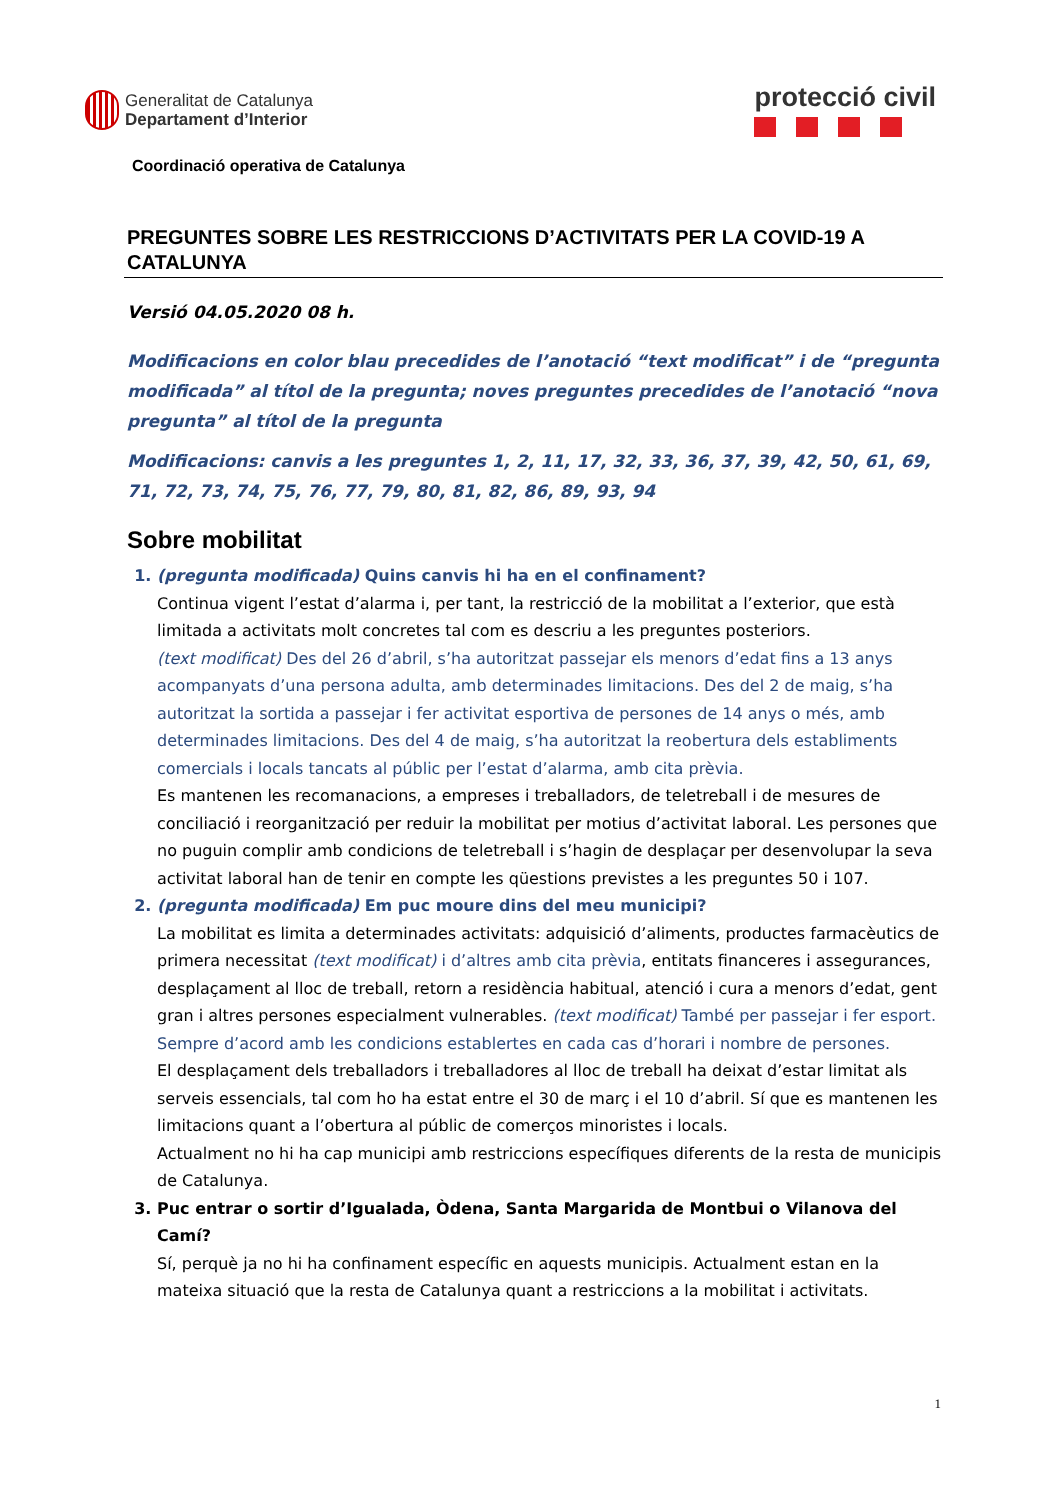Generalitat de Catalunya
Departament d’Interior
protecció civil
Coordinació operativa de Catalunya
PREGUNTES SOBRE LES RESTRICCIONS D’ACTIVITATS PER LA COVID-19 A CATALUNYA
Versió 04.05.2020 08 h.
Modificacions en color blau precedides de l’anotació “text modificat” i de “pregunta modificada” al títol de la pregunta; noves preguntes precedides de l’anotació “nova pregunta” al títol de la pregunta
Modificacions: canvis a les preguntes 1, 2, 11, 17, 32, 33, 36, 37, 39, 42, 50, 61, 69, 71, 72, 73, 74, 75, 76, 77, 79, 80, 81, 82, 86, 89, 93, 94
Sobre mobilitat
1. (pregunta modificada) Quins canvis hi ha en el confinament?
Continua vigent l’estat d’alarma i, per tant, la restricció de la mobilitat a l’exterior, que està limitada a activitats molt concretes tal com es descriu a les preguntes posteriors.
(text modificat) Des del 26 d’abril, s’ha autoritzat passejar els menors d’edat fins a 13 anys acompanyats d’una persona adulta, amb determinades limitacions. Des del 2 de maig, s’ha autoritzat la sortida a passejar i fer activitat esportiva de persones de 14 anys o més, amb determinades limitacions. Des del 4 de maig, s’ha autoritzat la reobertura dels establiments comercials i locals tancats al públic per l’estat d’alarma, amb cita prèvia.
Es mantenen les recomanacions, a empreses i treballadors, de teletreball i de mesures de conciliació i reorganització per reduir la mobilitat per motius d’activitat laboral. Les persones que no puguin complir amb condicions de teletreball i s’hagin de desplaçar per desenvolupar la seva activitat laboral han de tenir en compte les qüestions previstes a les preguntes 50 i 107.
2. (pregunta modificada) Em puc moure dins del meu municipi?
La mobilitat es limita a determinades activitats: adquisició d’aliments, productes farmacèutics de primera necessitat (text modificat) i d’altres amb cita prèvia, entitats financeres i assegurances, desplaçament al lloc de treball, retorn a residència habitual, atenció i cura a menors d’edat, gent gran i altres persones especialment vulnerables. (text modificat) També per passejar i fer esport. Sempre d’acord amb les condicions establertes en cada cas d’horari i nombre de persones.
El desplaçament dels treballadors i treballadores al lloc de treball ha deixat d’estar limitat als serveis essencials, tal com ho ha estat entre el 30 de març i el 10 d’abril. Sí que es mantenen les limitacions quant a l’obertura al públic de comerços minoristes i locals.
Actualment no hi ha cap municipi amb restriccions específiques diferents de la resta de municipis de Catalunya.
3. Puc entrar o sortir d’Igualada, Òdena, Santa Margarida de Montbui o Vilanova del Camí?
Sí, perquè ja no hi ha confinament específic en aquests municipis. Actualment estan en la mateixa situació que la resta de Catalunya quant a restriccions a la mobilitat i activitats.
1